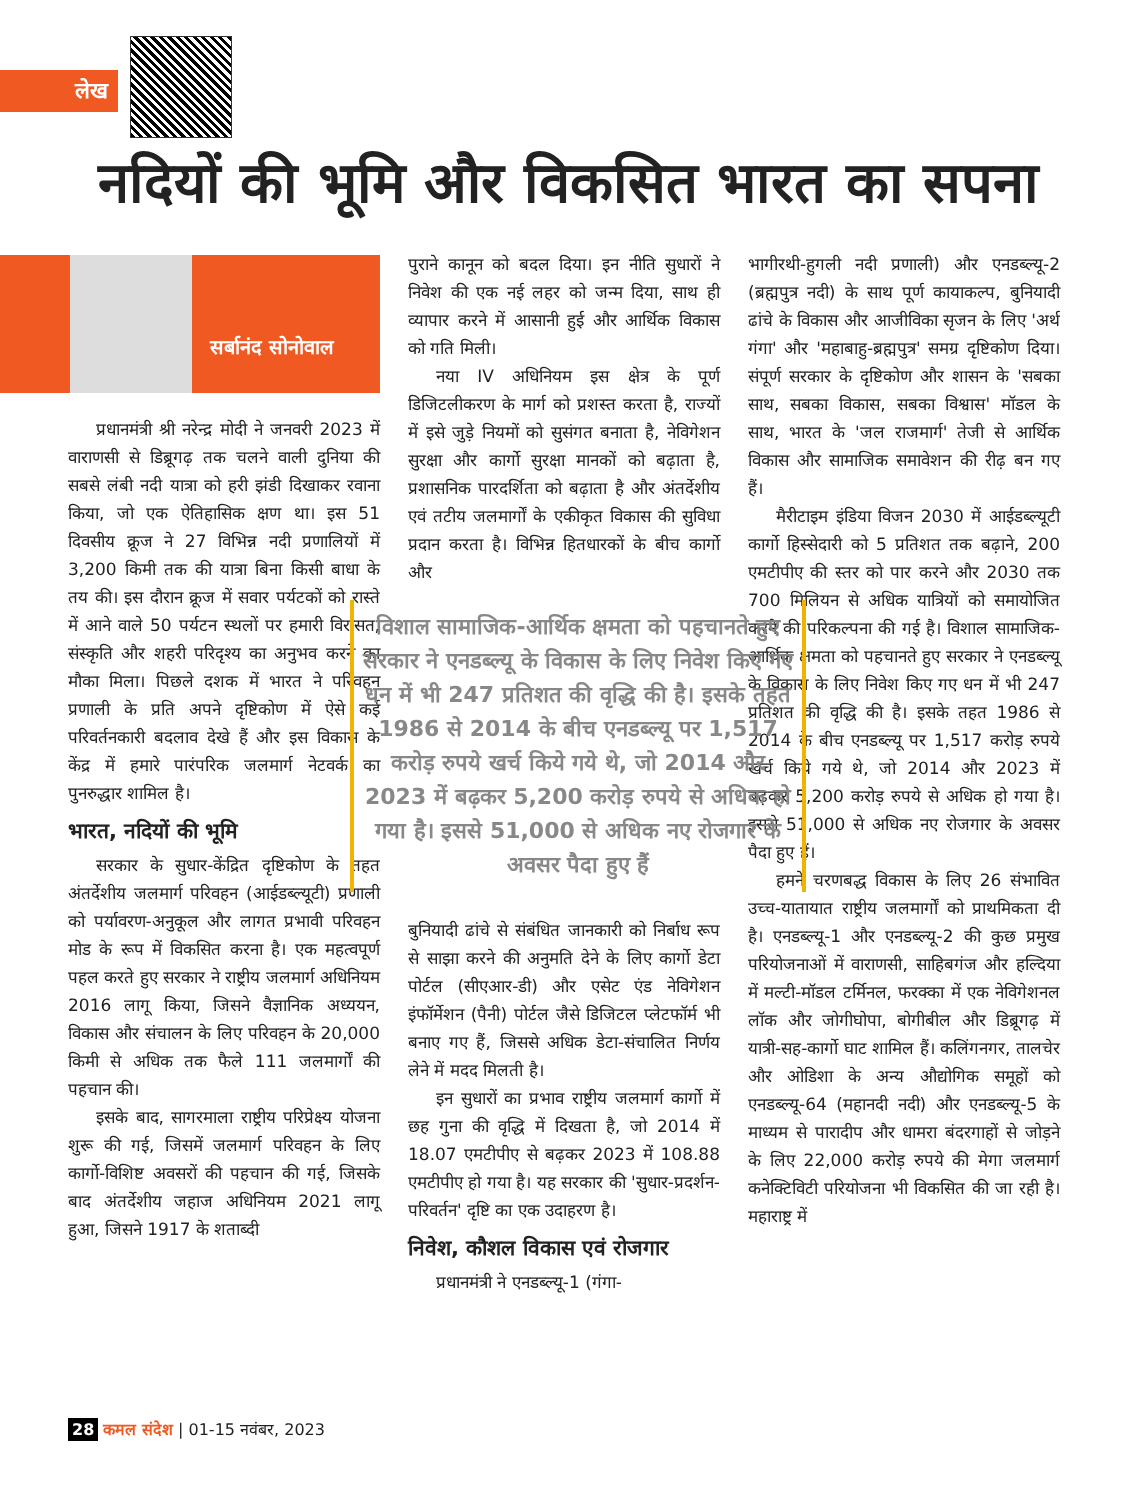लेख
नदियों की भूमि और विकसित भारत का सपना
सर्बानंद सोनोवाल
प्रधानमंत्री श्री नरेन्द्र मोदी ने जनवरी 2023 में वाराणसी से डिब्रूगढ़ तक चलने वाली दुनिया की सबसे लंबी नदी यात्रा को हरी झंडी दिखाकर रवाना किया, जो एक ऐतिहासिक क्षण था। इस 51 दिवसीय क्रूज ने 27 विभिन्न नदी प्रणालियों में 3,200 किमी तक की यात्रा बिना किसी बाधा के तय की। इस दौरान क्रूज में सवार पर्यटकों को रास्ते में आने वाले 50 पर्यटन स्थलों पर हमारी विरासत, संस्कृति और शहरी परिदृश्य का अनुभव करने का मौका मिला। पिछले दशक में भारत ने परिवहन प्रणाली के प्रति अपने दृष्टिकोण में ऐसे कई परिवर्तनकारी बदलाव देखे हैं और इस विकास के केंद्र में हमारे पारंपरिक जलमार्ग नेटवर्क का पुनरुद्धार शामिल है।
भारत, नदियों की भूमि
सरकार के सुधार-केंद्रित दृष्टिकोण के तहत अंतर्देशीय जलमार्ग परिवहन (आईडब्ल्यूटी) प्रणाली को पर्यावरण-अनुकूल और लागत प्रभावी परिवहन मोड के रूप में विकसित करना है। एक महत्वपूर्ण पहल करते हुए सरकार ने राष्ट्रीय जलमार्ग अधिनियम 2016 लागू किया, जिसने वैज्ञानिक अध्ययन, विकास और संचालन के लिए परिवहन के 20,000 किमी से अधिक तक फैले 111 जलमार्गों की पहचान की।
इसके बाद, सागरमाला राष्ट्रीय परिप्रेक्ष्य योजना शुरू की गई, जिसमें जलमार्ग परिवहन के लिए कार्गो-विशिष्ट अवसरों की पहचान की गई, जिसके बाद अंतर्देशीय जहाज अधिनियम 2021 लागू हुआ, जिसने 1917 के शताब्दी
पुराने कानून को बदल दिया। इन नीति सुधारों ने निवेश की एक नई लहर को जन्म दिया, साथ ही व्यापार करने में आसानी हुई और आर्थिक विकास को गति मिली।
नया IV अधिनियम इस क्षेत्र के पूर्ण डिजिटलीकरण के मार्ग को प्रशस्त करता है, राज्यों में इसे जुड़े नियमों को सुसंगत बनाता है, नेविगेशन सुरक्षा और कार्गो सुरक्षा मानकों को बढ़ाता है, प्रशासनिक पारदर्शिता को बढ़ाता है और अंतर्देशीय एवं तटीय जलमार्गों के एकीकृत विकास की सुविधा प्रदान करता है। विभिन्न हितधारकों के बीच कार्गो और
बुनियादी ढांचे से संबंधित जानकारी को निर्बाध रूप से साझा करने की अनुमति देने के लिए कार्गो डेटा पोर्टल (सीएआर-डी) और एसेट एंड नेविगेशन इंफॉर्मेशन (पैनी) पोर्टल जैसे डिजिटल प्लेटफॉर्म भी बनाए गए हैं, जिससे अधिक डेटा-संचालित निर्णय लेने में मदद मिलती है।
इन सुधारों का प्रभाव राष्ट्रीय जलमार्ग कार्गो में छह गुना की वृद्धि में दिखता है, जो 2014 में 18.07 एमटीपीए से बढ़कर 2023 में 108.88 एमटीपीए हो गया है। यह सरकार की 'सुधार-प्रदर्शन-परिवर्तन' दृष्टि का एक उदाहरण है।
निवेश, कौशल विकास एवं रोजगार
प्रधानमंत्री ने एनडब्ल्यू-1 (गंगा-
भागीरथी-हुगली नदी प्रणाली) और एनडब्ल्यू-2 (ब्रह्मपुत्र नदी) के साथ पूर्ण कायाकल्प, बुनियादी ढांचे के विकास और आजीविका सृजन के लिए 'अर्थ गंगा' और 'महाबाहु-ब्रह्मपुत्र' समग्र दृष्टिकोण दिया। संपूर्ण सरकार के दृष्टिकोण और शासन के 'सबका साथ, सबका विकास, सबका विश्वास' मॉडल के साथ, भारत के 'जल राजमार्ग' तेजी से आर्थिक विकास और सामाजिक समावेशन की रीढ़ बन गए हैं।
मैरीटाइम इंडिया विजन 2030 में आईडब्ल्यूटी कार्गो हिस्सेदारी को 5 प्रतिशत तक बढ़ाने, 200 एमटीपीए की स्तर को पार करने और 2030 तक 700 मिलियन से अधिक यात्रियों को समायोजित करने की परिकल्पना की गई है। विशाल सामाजिक-आर्थिक क्षमता को पहचानते हुए सरकार ने एनडब्ल्यू के विकास के लिए निवेश किए गए धन में भी 247 प्रतिशत की वृद्धि की है। इसके तहत 1986 से 2014 के बीच एनडब्ल्यू पर 1,517 करोड़ रुपये खर्च किये गये थे, जो 2014 और 2023 में बढ़कर 5,200 करोड़ रुपये से अधिक हो गया है। इससे 51,000 से अधिक नए रोजगार के अवसर पैदा हुए हैं।
हमने चरणबद्ध विकास के लिए 26 संभावित उच्च-यातायात राष्ट्रीय जलमार्गों को प्राथमिकता दी है। एनडब्ल्यू-1 और एनडब्ल्यू-2 की कुछ प्रमुख परियोजनाओं में वाराणसी, साहिबगंज और हल्दिया में मल्टी-मॉडल टर्मिनल, फरक्का में एक नेविगेशनल लॉक और जोगीघोपा, बोगीबील और डिब्रूगढ़ में यात्री-सह-कार्गो घाट शामिल हैं। कलिंगनगर, तालचेर और ओडिशा के अन्य औद्योगिक समूहों को एनडब्ल्यू-64 (महानदी नदी) और एनडब्ल्यू-5 के माध्यम से पारादीप और धामरा बंदरगाहों से जोड़ने के लिए 22,000 करोड़ रुपये की मेगा जलमार्ग कनेक्टिविटी परियोजना भी विकसित की जा रही है। महाराष्ट्र में
विशाल सामाजिक-आर्थिक क्षमता को पहचानते हुए सरकार ने एनडब्ल्यू के विकास के लिए निवेश किए गए धन में भी 247 प्रतिशत की वृद्धि की है। इसके तहत 1986 से 2014 के बीच एनडब्ल्यू पर 1,517 करोड़ रुपये खर्च किये गये थे, जो 2014 और 2023 में बढ़कर 5,200 करोड़ रुपये से अधिक हो गया है। इससे 51,000 से अधिक नए रोजगार के अवसर पैदा हुए हैं
28 कमल संदेश | 01-15 नवंबर, 2023